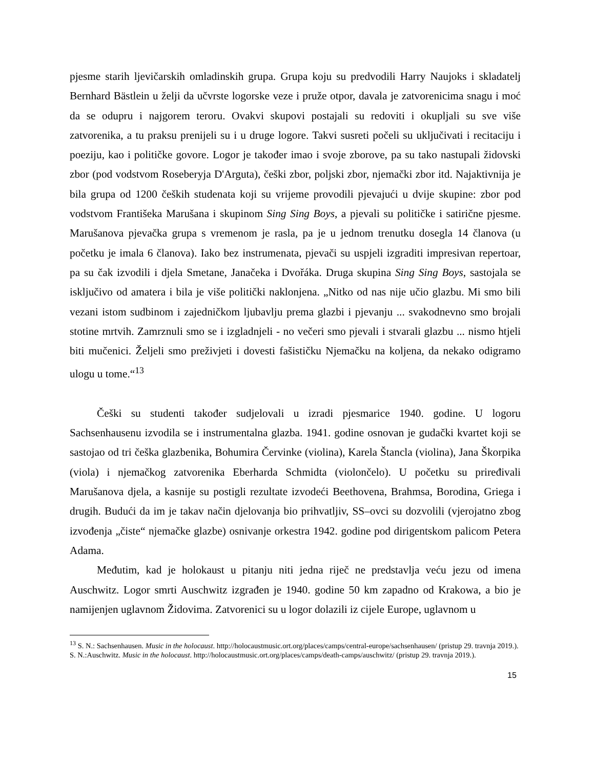pjesme starih ljevičarskih omladinskih grupa. Grupa koju su predvodili Harry Naujoks i skladatelj Bernhard Bästlein u želji da učvrste logorske veze i pruže otpor, davala je zatvorenicima snagu i moć da se odupru i najgorem teroru. Ovakvi skupovi postajali su redoviti i okupljali su sve više zatvorenika, a tu praksu prenijeli su i u druge logore. Takvi susreti počeli su uključivati i recitaciju i poeziju, kao i političke govore. Logor je također imao i svoje zborove, pa su tako nastupali židovski zbor (pod vodstvom Roseberyja D'Arguta), češki zbor, poljski zbor, njemački zbor itd. Najaktivnija je bila grupa od 1200 čeških studenata koji su vrijeme provodili pjevajući u dvije skupine: zbor pod vodstvom Františeka Marušana i skupinom Sing Sing Boys, a pjevali su političke i satirične pjesme. Marušanova pjevačka grupa s vremenom je rasla, pa je u jednom trenutku dosegla 14 članova (u početku je imala 6 članova). Iako bez instrumenata, pjevači su uspjeli izgraditi impresivan repertoar, pa su čak izvodili i djela Smetane, Janačeka i Dvořáka. Druga skupina Sing Sing Boys, sastojala se isključivo od amatera i bila je više politički naklonjena. „Nitko od nas nije učio glazbu. Mi smo bili vezani istom sudbinom i zajedničkom ljubavlju prema glazbi i pjevanju ... svakodnevno smo brojali stotine mrtvih. Zamrznuli smo se i izgladnjeli - no večeri smo pjevali i stvarali glazbu ... nismo htjeli biti mučenici. Željeli smo preživjeti i dovesti fašističku Njemačku na koljena, da nekako odigramo ulogu u tome.“<sup>13</sup>
Češki su studenti također sudjelovali u izradi pjesmarice 1940. godine. U logoru Sachsenhausenu izvodila se i instrumentalna glazba. 1941. godine osnovan je gudački kvartet koji se sastojao od tri češka glazbenika, Bohumira Červinke (violina), Karela Štancla (violina), Jana Škorpika (viola) i njemačkog zatvorenika Eberharda Schmidta (violončelo). U početku su priređivali Marušanova djela, a kasnije su postigli rezultate izvodeći Beethovena, Brahmsa, Borodina, Griega i drugih. Budući da im je takav način djelovanja bio prihvatljiv, SS–ovci su dozvolili (vjerojatno zbog izvođenja „čiste“ njemačke glazbe) osnivanje orkestra 1942. godine pod dirigentskom palicom Petera Adama.
Međutim, kad je holokaust u pitanju niti jedna riječ ne predstavlja veću jezu od imena Auschwitz. Logor smrti Auschwitz izgrađen je 1940. godine 50 km zapadno od Krakowa, a bio je namijenjen uglavnom Židovima. Zatvorenici su u logor dolazili iz cijele Europe, uglavnom u
<sup>13</sup> S. N.: Sachsenhausen. Music in the holocaust. http://holocaustmusic.ort.org/places/camps/central-europe/sachsenhausen/ (pristup 29. travnja 2019.).
S. N.:Auschwitz. Music in the holocaust. http://holocaustmusic.ort.org/places/camps/death-camps/auschwitz/ (pristup 29. travnja 2019.).
15